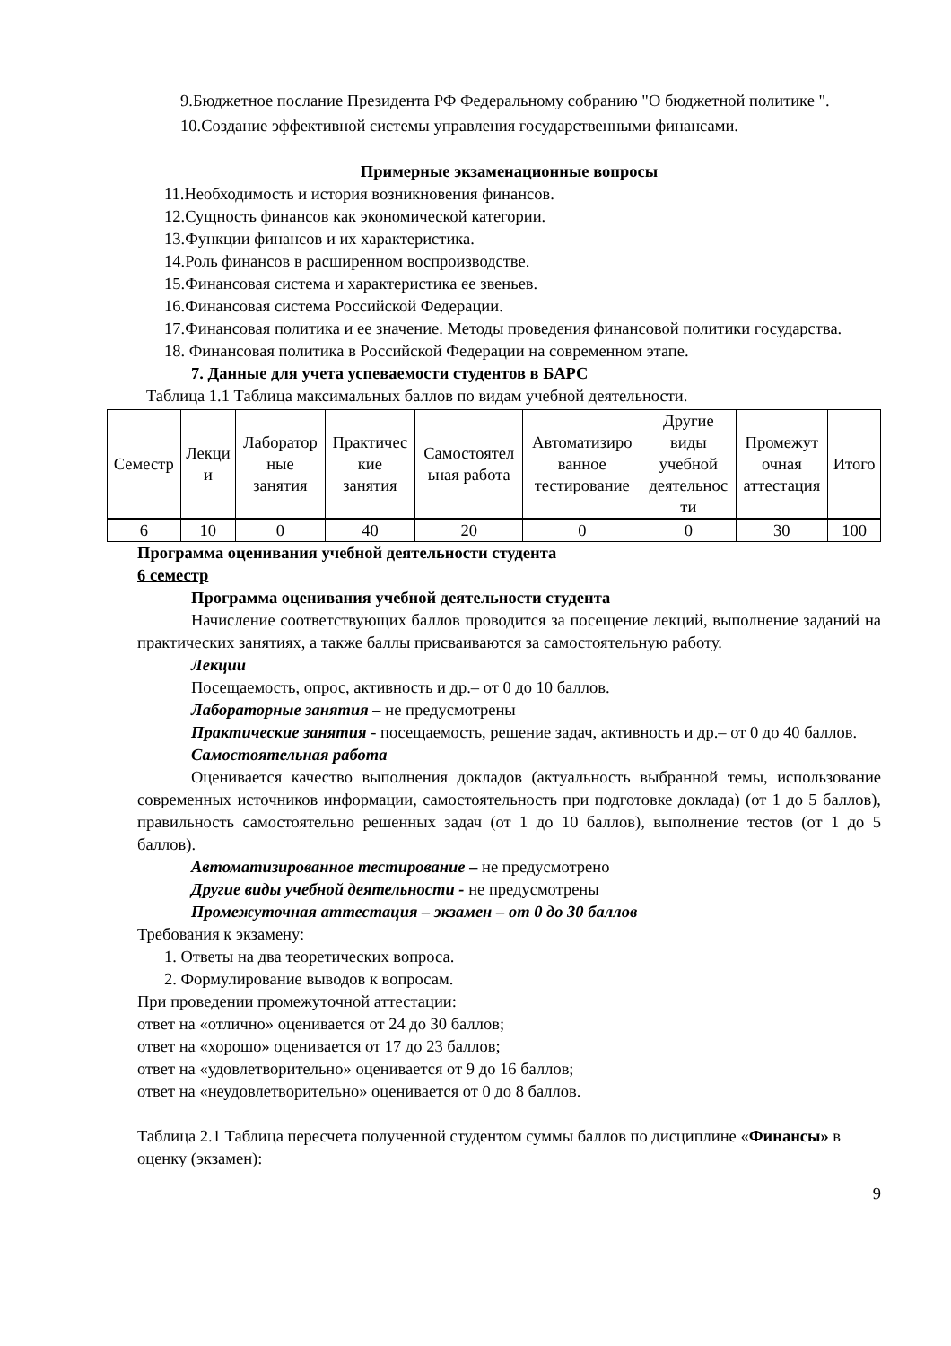9.Бюджетное послание Президента РФ Федеральному собранию "О бюджетной политике ".
10.Создание эффективной системы управления государственными финансами.
Примерные экзаменационные вопросы
11.Необходимость и история возникновения финансов.
12.Сущность финансов как экономической категории.
13.Функции финансов и их характеристика.
14.Роль финансов в расширенном воспроизводстве.
15.Финансовая система и характеристика ее звеньев.
16.Финансовая система Российской Федерации.
17.Финансовая политика и ее значение. Методы проведения финансовой политики государства.
18. Финансовая политика в Российской Федерации на современном этапе.
7. Данные для учета успеваемости студентов в БАРС
Таблица 1.1 Таблица максимальных баллов по видам учебной деятельности.
| Семестр | Лекци и | Лаборатор ные занятия | Практичес кие занятия | Самостоятел ьная работа | Автоматизиро ванное тестирование | Другие виды учебной деятельнос ти | Промежут очная аттестация | Итого |
| 6 | 10 | 0 | 40 | 20 | 0 | 0 | 30 | 100 |
Программа оценивания учебной деятельности студента
6 семестр
Программа оценивания учебной деятельности студента
Начисление соответствующих баллов проводится за посещение лекций, выполнение заданий на практических занятиях, а также баллы присваиваются за самостоятельную работу.
Лекции
Посещаемость, опрос, активность и др.– от 0 до 10 баллов.
Лабораторные занятия – не предусмотрены
Практические занятия - посещаемость, решение задач, активность и др.– от 0 до 40 баллов.
Самостоятельная работа
Оценивается качество выполнения докладов (актуальность выбранной темы, использование современных источников информации, самостоятельность при подготовке доклада) (от 1 до 5 баллов), правильность самостоятельно решенных задач (от 1 до 10 баллов), выполнение тестов (от 1 до 5 баллов).
Автоматизированное тестирование – не предусмотрено
Другие виды учебной деятельности - не предусмотрены
Промежуточная аттестация – экзамен – от 0 до 30 баллов
Требования к экзамену:
1. Ответы на два теоретических вопроса.
2. Формулирование выводов к вопросам.
При проведении промежуточной аттестации:
ответ на «отлично» оценивается от 24 до 30 баллов;
ответ на «хорошо» оценивается от 17 до 23 баллов;
ответ на «удовлетворительно» оценивается от 9 до 16 баллов;
ответ на «неудовлетворительно» оценивается от 0 до 8 баллов.
Таблица 2.1 Таблица пересчета полученной студентом суммы баллов по дисциплине «Финансы» в оценку (экзамен):
9